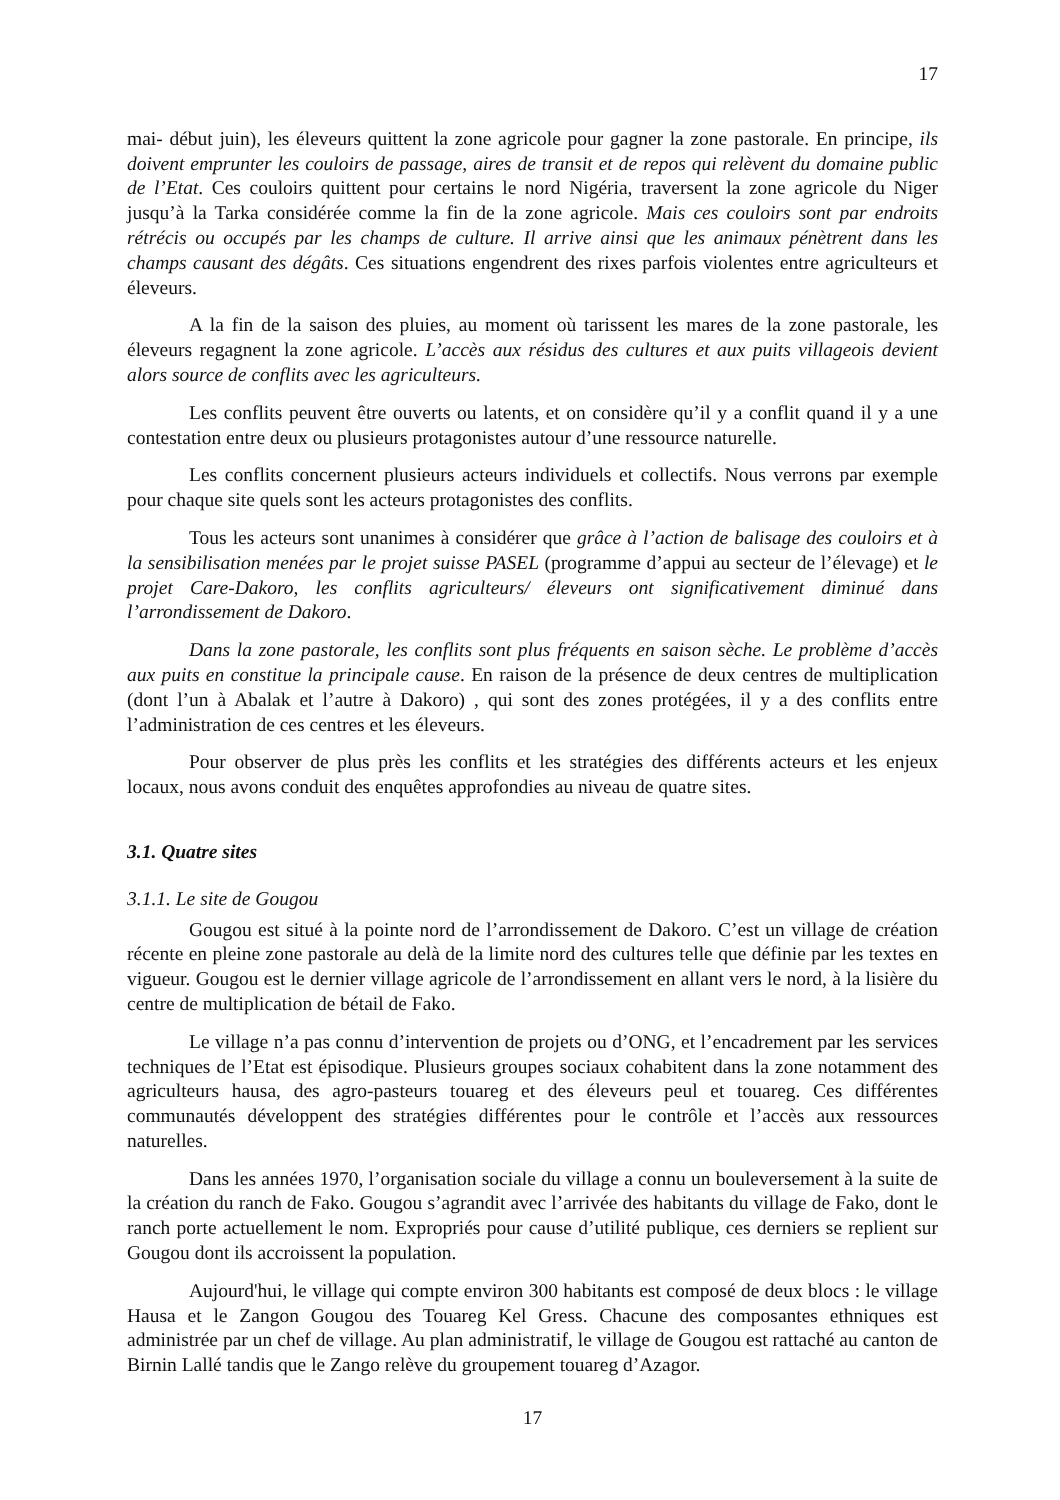17
mai- début juin), les éleveurs quittent la zone agricole pour gagner la zone pastorale. En principe, ils doivent emprunter les couloirs de passage, aires de transit et de repos qui relèvent du domaine public de l’Etat. Ces couloirs quittent pour certains le nord Nigéria, traversent la zone agricole du Niger jusqu’à la Tarka considérée comme la fin de la zone agricole. Mais ces couloirs sont par endroits rétrécis ou occupés par les champs de culture. Il arrive ainsi que les animaux pénètrent dans les champs causant des dégâts. Ces situations engendrent des rixes parfois violentes entre agriculteurs et éleveurs.
A la fin de la saison des pluies, au moment où tarissent les mares de la zone pastorale, les éleveurs regagnent la zone agricole. L’accès aux résidus des cultures et aux puits villageois devient alors source de conflits avec les agriculteurs.
Les conflits peuvent être ouverts ou latents, et on considère qu’il y a conflit quand il y a une contestation entre deux ou plusieurs protagonistes autour d’une ressource naturelle.
Les conflits concernent plusieurs acteurs individuels et collectifs. Nous verrons par exemple pour chaque site quels sont les acteurs protagonistes des conflits.
Tous les acteurs sont unanimes à considérer que grâce à l’action de balisage des couloirs et à la sensibilisation menées par le projet suisse PASEL (programme d’appui au secteur de l’élevage) et le projet Care-Dakoro, les conflits agriculteurs/ éleveurs ont significativement diminué dans l’arrondissement de Dakoro.
Dans la zone pastorale, les conflits sont plus fréquents en saison sèche. Le problème d’accès aux puits en constitue la principale cause. En raison de la présence de deux centres de multiplication (dont l’un à Abalak et l’autre à Dakoro) , qui sont des zones protégées, il y a des conflits entre l’administration de ces centres et les éleveurs.
Pour observer de plus près les conflits et les stratégies des différents acteurs et les enjeux locaux, nous avons conduit des enquêtes approfondies au niveau de quatre sites.
3.1. Quatre sites
3.1.1. Le site de Gougou
Gougou est situé à la pointe nord de l’arrondissement de Dakoro. C’est un village de création récente en pleine zone pastorale au delà de la limite nord des cultures telle que définie par les textes en vigueur. Gougou est le dernier village agricole de l’arrondissement en allant vers le nord, à la lisière du centre de multiplication de bétail de Fako.
Le village n’a pas connu d’intervention de projets ou d’ONG, et l’encadrement par les services techniques de l’Etat est épisodique. Plusieurs groupes sociaux cohabitent dans la zone notamment des agriculteurs hausa, des agro-pasteurs touareg et des éleveurs peul et touareg. Ces différentes communautés développent des stratégies différentes pour le contrôle et l’accès aux ressources naturelles.
Dans les années 1970, l’organisation sociale du village a connu un bouleversement à la suite de la création du ranch de Fako. Gougou s’agrandit avec l’arrivée des habitants du village de Fako, dont le ranch porte actuellement le nom. Expropriés pour cause d’utilité publique, ces derniers se replient sur Gougou dont ils accroissent la population.
Aujourd'hui, le village qui compte environ 300 habitants est composé de deux blocs : le village Hausa et le Zangon Gougou des Touareg Kel Gress. Chacune des composantes ethniques est administrée par un chef de village. Au plan administratif, le village de Gougou est rattaché au canton de Birnin Lallé tandis que le Zango relève du groupement touareg d’Azagor.
17